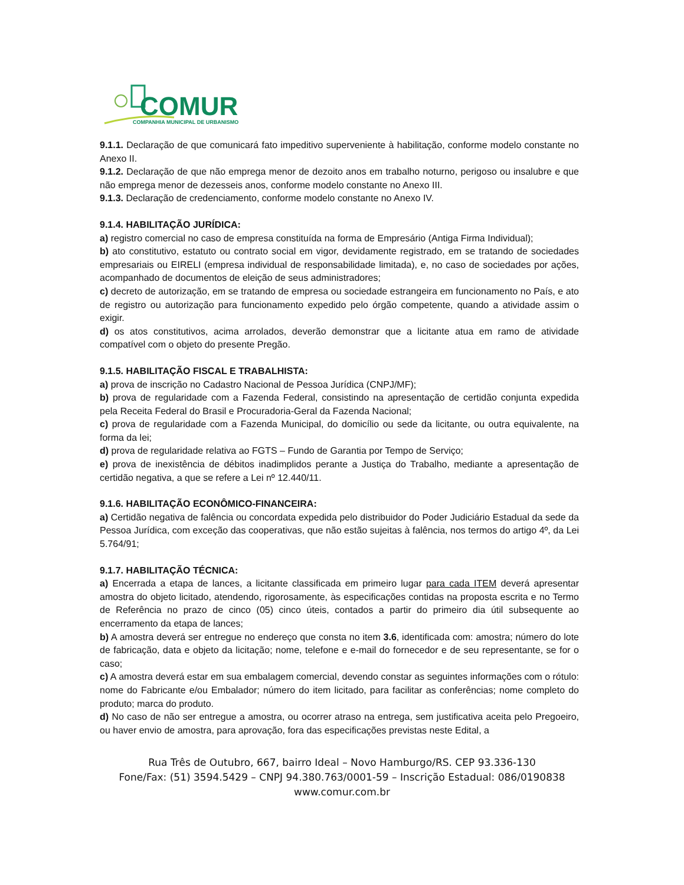COMUR
COMPANHIA MUNICIPAL DE URBANISMO
9.1.1. Declaração de que comunicará fato impeditivo superveniente à habilitação, conforme modelo constante no Anexo II.
9.1.2. Declaração de que não emprega menor de dezoito anos em trabalho noturno, perigoso ou insalubre e que não emprega menor de dezesseis anos, conforme modelo constante no Anexo III.
9.1.3. Declaração de credenciamento, conforme modelo constante no Anexo IV.
9.1.4. HABILITAÇÃO JURÍDICA:
a) registro comercial no caso de empresa constituída na forma de Empresário (Antiga Firma Individual);
b) ato constitutivo, estatuto ou contrato social em vigor, devidamente registrado, em se tratando de sociedades empresariais ou EIRELI (empresa individual de responsabilidade limitada), e, no caso de sociedades por ações, acompanhado de documentos de eleição de seus administradores;
c) decreto de autorização, em se tratando de empresa ou sociedade estrangeira em funcionamento no País, e ato de registro ou autorização para funcionamento expedido pelo órgão competente, quando a atividade assim o exigir.
d) os atos constitutivos, acima arrolados, deverão demonstrar que a licitante atua em ramo de atividade compatível com o objeto do presente Pregão.
9.1.5. HABILITAÇÃO FISCAL E TRABALHISTA:
a) prova de inscrição no Cadastro Nacional de Pessoa Jurídica (CNPJ/MF);
b) prova de regularidade com a Fazenda Federal, consistindo na apresentação de certidão conjunta expedida pela Receita Federal do Brasil e Procuradoria-Geral da Fazenda Nacional;
c) prova de regularidade com a Fazenda Municipal, do domicílio ou sede da licitante, ou outra equivalente, na forma da lei;
d) prova de regularidade relativa ao FGTS – Fundo de Garantia por Tempo de Serviço;
e) prova de inexistência de débitos inadimplidos perante a Justiça do Trabalho, mediante a apresentação de certidão negativa, a que se refere a Lei nº 12.440/11.
9.1.6. HABILITAÇÃO ECONÔMICO-FINANCEIRA:
a) Certidão negativa de falência ou concordata expedida pelo distribuidor do Poder Judiciário Estadual da sede da Pessoa Jurídica, com exceção das cooperativas, que não estão sujeitas à falência, nos termos do artigo 4º, da Lei 5.764/91;
9.1.7. HABILITAÇÃO TÉCNICA:
a) Encerrada a etapa de lances, a licitante classificada em primeiro lugar para cada ITEM deverá apresentar amostra do objeto licitado, atendendo, rigorosamente, às especificações contidas na proposta escrita e no Termo de Referência no prazo de cinco (05) cinco úteis, contados a partir do primeiro dia útil subsequente ao encerramento da etapa de lances;
b) A amostra deverá ser entregue no endereço que consta no item 3.6, identificada com: amostra; número do lote de fabricação, data e objeto da licitação; nome, telefone e e-mail do fornecedor e de seu representante, se for o caso;
c) A amostra deverá estar em sua embalagem comercial, devendo constar as seguintes informações com o rótulo: nome do Fabricante e/ou Embalador; número do item licitado, para facilitar as conferências; nome completo do produto; marca do produto.
d) No caso de não ser entregue a amostra, ou ocorrer atraso na entrega, sem justificativa aceita pelo Pregoeiro, ou haver envio de amostra, para aprovação, fora das especificações previstas neste Edital, a
Rua Três de Outubro, 667, bairro Ideal – Novo Hamburgo/RS. CEP 93.336-130
Fone/Fax: (51) 3594.5429 – CNPJ 94.380.763/0001-59 – Inscrição Estadual: 086/0190838
www.comur.com.br